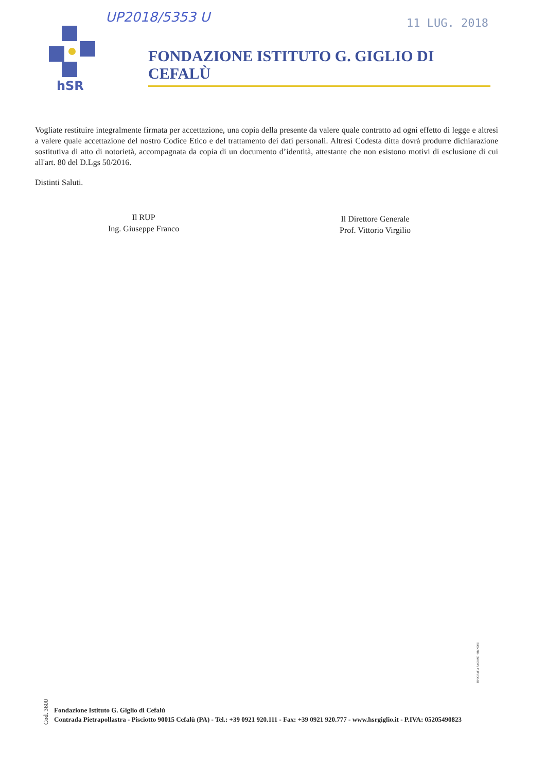UP2018/5353 U 11 LUG. 2018
hSR
FONDAZIONE ISTITUTO G. GIGLIO DI CEFALÙ
Vogliate restituire integralmente firmata per accettazione, una copia della presente da valere quale contratto ad ogni effetto di legge e altresì a valere quale accettazione del nostro Codice Etico e del trattamento dei dati personali. Altresì Codesta ditta dovrà produrre dichiarazione sostitutiva di atto di notorietà, accompagnata da copia di un documento d’identità, attestante che non esistono motivi di esclusione di cui all'art. 80 del D.Lgs 50/2016.
Distinti Saluti.
Il RUP
Ing. Giuseppe Franco
Il Direttore Generale
Prof. Vittorio Virgilio
Cod. 3600
TIPOGRAFIA RAGIONE - BRINDISI
Fondazione Istituto G. Giglio di Cefalù
Contrada Pietrapollastra - Pisciotto 90015 Cefalù (PA) - Tel.: +39 0921 920.111 - Fax: +39 0921 920.777 - www.hsrgiglio.it - P.IVA: 05205490823